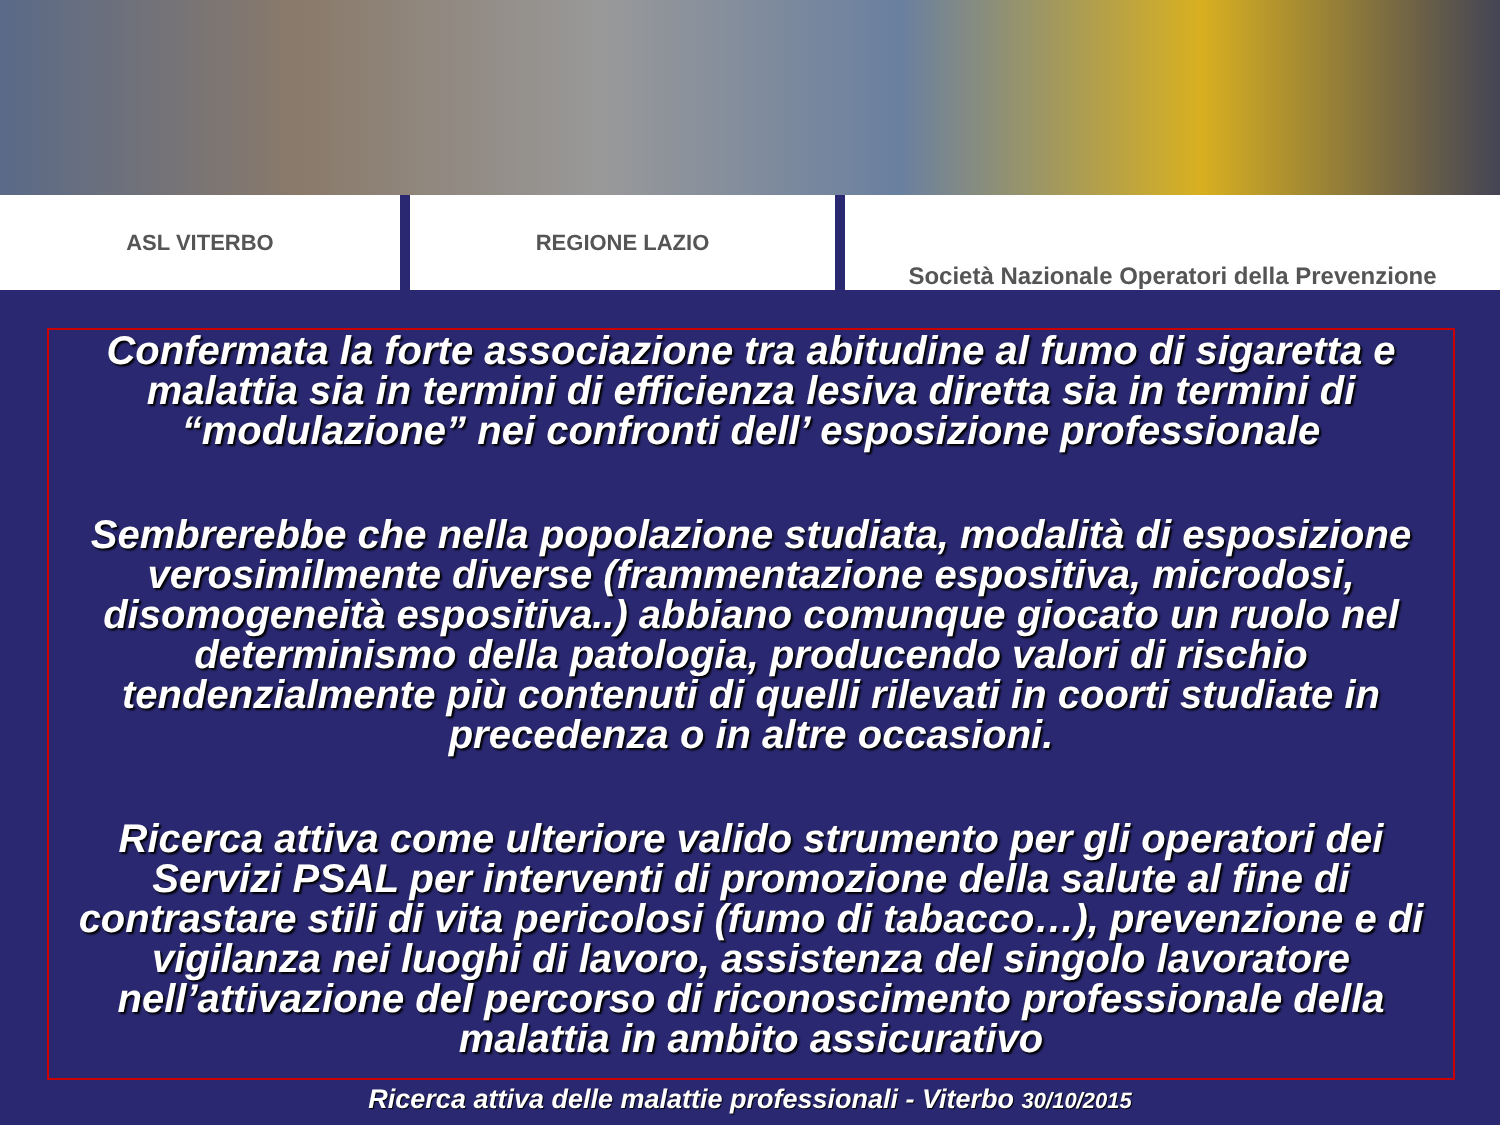ASL VITERBO REGIONE LAZIO Società Nazionale Operatori della Prevenzione
Confermata la forte associazione tra abitudine al fumo di sigaretta e malattia sia in termini di efficienza lesiva diretta sia in termini di “modulazione” nei confronti dell’ esposizione professionale
Sembrerebbe che nella popolazione studiata, modalità di esposizione verosimilmente diverse (frammentazione espositiva, microdosi, disomogeneità espositiva..) abbiano comunque giocato un ruolo nel determinismo della patologia, producendo valori di rischio tendenzialmente più contenuti di quelli rilevati in coorti studiate in precedenza o in altre occasioni.
Ricerca attiva come ulteriore valido strumento per gli operatori dei Servizi PSAL per interventi di promozione della salute al fine di contrastare stili di vita pericolosi (fumo di tabacco…), prevenzione e di vigilanza nei luoghi di lavoro, assistenza del singolo lavoratore nell’attivazione del percorso di riconoscimento professionale della malattia in ambito assicurativo
Ricerca attiva delle malattie professionali - Viterbo 30/10/2015